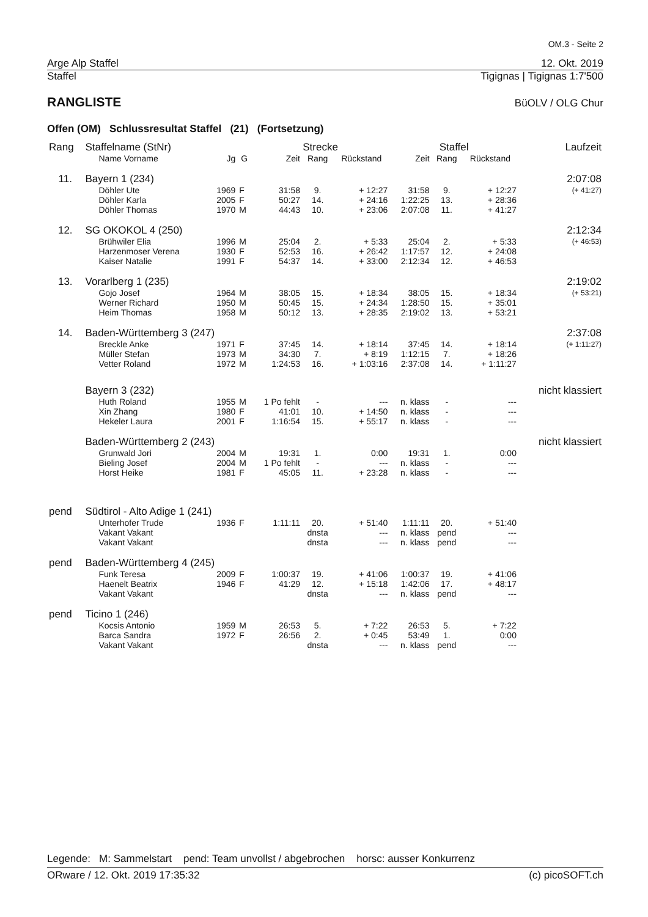OM.3 - Seite 2
Arge Alp Staffel 12. Okt. 2019
Staffel Tigignas | Tigignas 1:7'500
RANGLISTE
BüOLV / OLG Chur
Offen (OM) Schlussresultat Staffel (21) (Fortsetzung)
| Rang | Staffelname (StNr) | | | Strecke | | | Staffel | | | Laufzeit |
| --- | --- | --- | --- | --- | --- | --- | --- | --- | --- | --- |
| | Name Vorname | Jg | G | Zeit | Rang | Rückstand | Zeit | Rang | Rückstand | |
| 11. | Bayern 1 (234) | | | | | | | | | 2:07:08 |
| | Döhler Ute | 1969 | F | 31:58 | 9. | + 12:27 | 31:58 | 9. | + 12:27 | (+ 41:27) |
| | Döhler Karla | 2005 | F | 50:27 | 14. | + 24:16 | 1:22:25 | 13. | + 28:36 | |
| | Döhler Thomas | 1970 | M | 44:43 | 10. | + 23:06 | 2:07:08 | 11. | + 41:27 | |
| 12. | SG OKOKOL 4 (250) | | | | | | | | | 2:12:34 |
| | Brühwiler Elia | 1996 | M | 25:04 | 2. | + 5:33 | 25:04 | 2. | + 5:33 | (+ 46:53) |
| | Harzenmoser Verena | 1930 | F | 52:53 | 16. | + 26:42 | 1:17:57 | 12. | + 24:08 | |
| | Kaiser Natalie | 1991 | F | 54:37 | 14. | + 33:00 | 2:12:34 | 12. | + 46:53 | |
| 13. | Vorarlberg 1 (235) | | | | | | | | | 2:19:02 |
| | Gojo Josef | 1964 | M | 38:05 | 15. | + 18:34 | 38:05 | 15. | + 18:34 | (+ 53:21) |
| | Werner Richard | 1950 | M | 50:45 | 15. | + 24:34 | 1:28:50 | 15. | + 35:01 | |
| | Heim Thomas | 1958 | M | 50:12 | 13. | + 28:35 | 2:19:02 | 13. | + 53:21 | |
| 14. | Baden-Württemberg 3 (247) | | | | | | | | | 2:37:08 |
| | Breckle Anke | 1971 | F | 37:45 | 14. | + 18:14 | 37:45 | 14. | + 18:14 | (+ 1:11:27) |
| | Müller Stefan | 1973 | M | 34:30 | 7. | + 8:19 | 1:12:15 | 7. | + 18:26 | |
| | Vetter Roland | 1972 | M | 1:24:53 | 16. | + 1:03:16 | 2:37:08 | 14. | + 1:11:27 | |
| | Bayern 3 (232) | | | | | | | | | nicht klassiert |
| | Huth Roland | 1955 | M | 1 Po fehlt | - | --- | n. klass | - | --- | |
| | Xin Zhang | 1980 | F | 41:01 | 10. | + 14:50 | n. klass | - | --- | |
| | Hekeler Laura | 2001 | F | 1:16:54 | 15. | + 55:17 | n. klass | - | --- | |
| | Baden-Württemberg 2 (243) | | | | | | | | | nicht klassiert |
| | Grunwald Jori | 2004 | M | 19:31 | 1. | 0:00 | 19:31 | 1. | 0:00 | |
| | Bieling Josef | 2004 | M | 1 Po fehlt | - | --- | n. klass | - | --- | |
| | Horst Heike | 1981 | F | 45:05 | 11. | + 23:28 | n. klass | - | --- | |
| pend | Südtirol - Alto Adige 1 (241) | | | | | | | | | |
| | Unterhofer Trude | 1936 | F | 1:11:11 | 20. | + 51:40 | 1:11:11 | 20. | + 51:40 | |
| | Vakant Vakant | | | | dnsta | --- | n. klass | pend | --- | |
| | Vakant Vakant | | | | dnsta | --- | n. klass | pend | --- | |
| pend | Baden-Württemberg 4 (245) | | | | | | | | | |
| | Funk Teresa | 2009 | F | 1:00:37 | 19. | + 41:06 | 1:00:37 | 19. | + 41:06 | |
| | Haenelt Beatrix | 1946 | F | 41:29 | 12. | + 15:18 | 1:42:06 | 17. | + 48:17 | |
| | Vakant Vakant | | | | dnsta | --- | n. klass | pend | --- | |
| pend | Ticino 1 (246) | | | | | | | | | |
| | Kocsis Antonio | 1959 | M | 26:53 | 5. | + 7:22 | 26:53 | 5. | + 7:22 | |
| | Barca Sandra | 1972 | F | 26:56 | 2. | + 0:45 | 53:49 | 1. | 0:00 | |
| | Vakant Vakant | | | | dnsta | --- | n. klass | pend | --- | |
Legende: M: Sammelstart pend: Team unvollst / abgebrochen horsc: ausser Konkurrenz
ORware / 12. Okt. 2019 17:35:32 (c) picoSOFT.ch